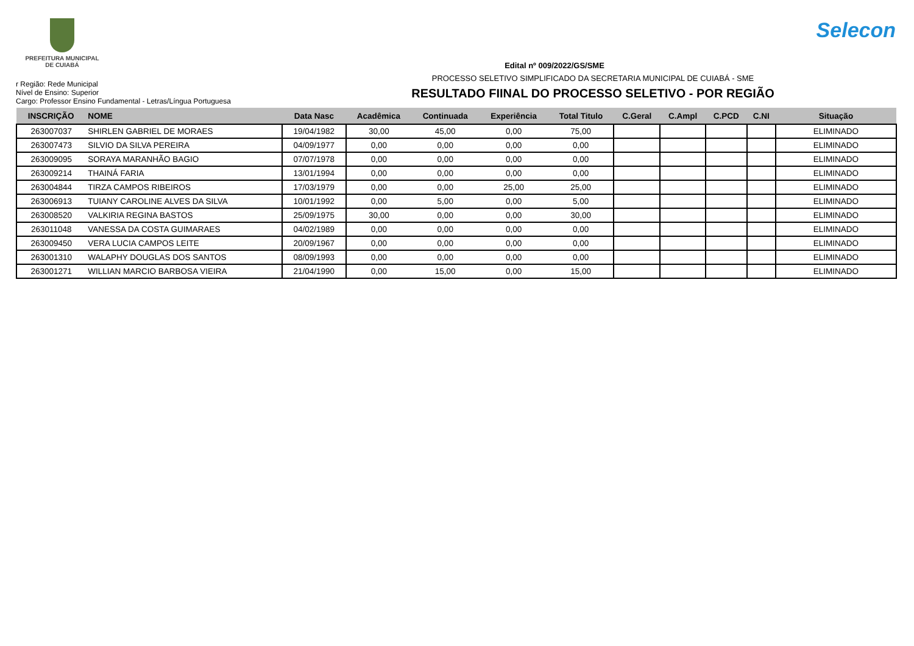PREFEITURA MUNICIPAL
DE CUIABÁ
Selecon
Edital nº 009/2022/GS/SME
r Região: Rede Municipal
Nível de Ensino: Superior
Cargo: Professor Ensino Fundamental - Letras/Língua Portuguesa
PROCESSO SELETIVO SIMPLIFICADO DA SECRETARIA MUNICIPAL DE CUIABÁ - SME
RESULTADO FIINAL DO PROCESSO SELETIVO - POR REGIÃO
| INSCRIÇÃO | NOME | Data Nasc | Acadêmica | Continuada | Experiência | Total Titulo | C.Geral | C.Ampl | C.PCD | C.NI | Situação |
| --- | --- | --- | --- | --- | --- | --- | --- | --- | --- | --- | --- |
| 263007037 | SHIRLEN GABRIEL DE MORAES | 19/04/1982 | 30,00 | 45,00 | 0,00 | 75,00 | | | | | ELIMINADO |
| 263007473 | SILVIO DA SILVA PEREIRA | 04/09/1977 | 0,00 | 0,00 | 0,00 | 0,00 | | | | | ELIMINADO |
| 263009095 | SORAYA MARANHÃO BAGIO | 07/07/1978 | 0,00 | 0,00 | 0,00 | 0,00 | | | | | ELIMINADO |
| 263009214 | THAINÁ FARIA | 13/01/1994 | 0,00 | 0,00 | 0,00 | 0,00 | | | | | ELIMINADO |
| 263004844 | TIRZA CAMPOS RIBEIROS | 17/03/1979 | 0,00 | 0,00 | 25,00 | 25,00 | | | | | ELIMINADO |
| 263006913 | TUIANY CAROLINE ALVES DA SILVA | 10/01/1992 | 0,00 | 5,00 | 0,00 | 5,00 | | | | | ELIMINADO |
| 263008520 | VALKIRIA REGINA BASTOS | 25/09/1975 | 30,00 | 0,00 | 0,00 | 30,00 | | | | | ELIMINADO |
| 263011048 | VANESSA DA COSTA GUIMARAES | 04/02/1989 | 0,00 | 0,00 | 0,00 | 0,00 | | | | | ELIMINADO |
| 263009450 | VERA LUCIA CAMPOS LEITE | 20/09/1967 | 0,00 | 0,00 | 0,00 | 0,00 | | | | | ELIMINADO |
| 263001310 | WALAPHY DOUGLAS DOS SANTOS | 08/09/1993 | 0,00 | 0,00 | 0,00 | 0,00 | | | | | ELIMINADO |
| 263001271 | WILLIAN MARCIO BARBOSA VIEIRA | 21/04/1990 | 0,00 | 15,00 | 0,00 | 15,00 | | | | | ELIMINADO |